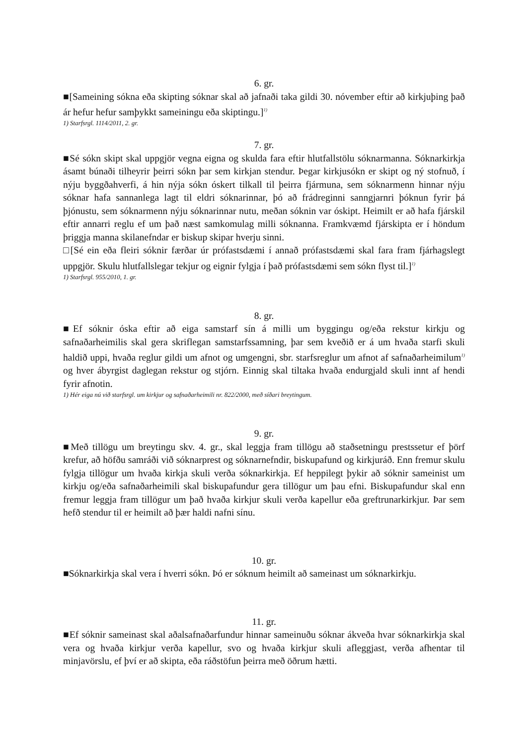6. gr.
■[Sameining sókna eða skipting sóknar skal að jafnaði taka gildi 30. nóvember eftir að kirkjuþing það ár hefur hefur samþykkt sameiningu eða skiptingu.]<sup>1)</sup>
1) Starfsrgl. 1114/2011, 2. gr.
7. gr.
■Sé sókn skipt skal uppgjör vegna eigna og skulda fara eftir hlutfallstölu sóknarmanna. Sóknarkirkja ásamt búnaði tilheyrir þeirri sókn þar sem kirkjan stendur. Þegar kirkjusókn er skipt og ný stofnuð, í nýju byggðahverfi, á hin nýja sókn óskert tilkall til þeirra fjármuna, sem sóknarmenn hinnar nýju sóknar hafa sannanlega lagt til eldri sóknarinnar, þó að frádreginni sanngjarnri þóknun fyrir þá þjónustu, sem sóknarmenn nýju sóknarinnar nutu, meðan sóknin var óskipt. Heimilt er að hafa fjárskil eftir annarri reglu ef um það næst samkomulag milli sóknanna. Framkvæmd fjárskipta er í höndum þriggja manna skilanefndar er biskup skipar hverju sinni.
□[Sé ein eða fleiri sóknir færðar úr prófastsdæmi í annað prófastsdæmi skal fara fram fjárhagslegt uppgjör. Skulu hlutfallslegar tekjur og eignir fylgja í það prófastsdæmi sem sókn flyst til.]<sup>1)</sup>
1) Starfsrgl. 955/2010, 1. gr.
8. gr.
■Ef sóknir óska eftir að eiga samstarf sín á milli um byggingu og/eða rekstur kirkju og safnaðarheimilis skal gera skriflegan samstarfssamning, þar sem kveðið er á um hvaða starfi skuli haldið uppi, hvaða reglur gildi um afnot og umgengni, sbr. starfsreglur um afnot af safnaðarheimilum<sup>1)</sup> og hver ábyrgist daglegan rekstur og stjórn. Einnig skal tiltaka hvaða endurgjald skuli innt af hendi fyrir afnotin.
1) Hér eiga nú við starfsrgl. um kirkjur og safnaðarheimili nr. 822/2000, með síðari breytingum.
9. gr.
■Með tillögu um breytingu skv. 4. gr., skal leggja fram tillögu að staðsetningu prestssetur ef þörf krefur, að höfðu samráði við sóknarprest og sóknarnefndir, biskupafund og kirkjuráð. Enn fremur skulu fylgja tillögur um hvaða kirkja skuli verða sóknarkirkja. Ef heppilegt þykir að sóknir sameinist um kirkju og/eða safnaðarheimili skal biskupafundur gera tillögur um þau efni. Biskupafundur skal enn fremur leggja fram tillögur um það hvaða kirkjur skuli verða kapellur eða greftrunarkirkjur. Þar sem hefð stendur til er heimilt að þær haldi nafni sínu.
10. gr.
■Sóknarkirkja skal vera í hverri sókn. Þó er sóknum heimilt að sameinast um sóknarkirkju.
11. gr.
■Ef sóknir sameinast skal aðalsafnaðarfundur hinnar sameinuðu sóknar ákveða hvar sóknarkirkja skal vera og hvaða kirkjur verða kapellur, svo og hvaða kirkjur skuli afleggjast, verða afhentar til minjavörslu, ef því er að skipta, eða ráðstöfun þeirra með öðrum hætti.